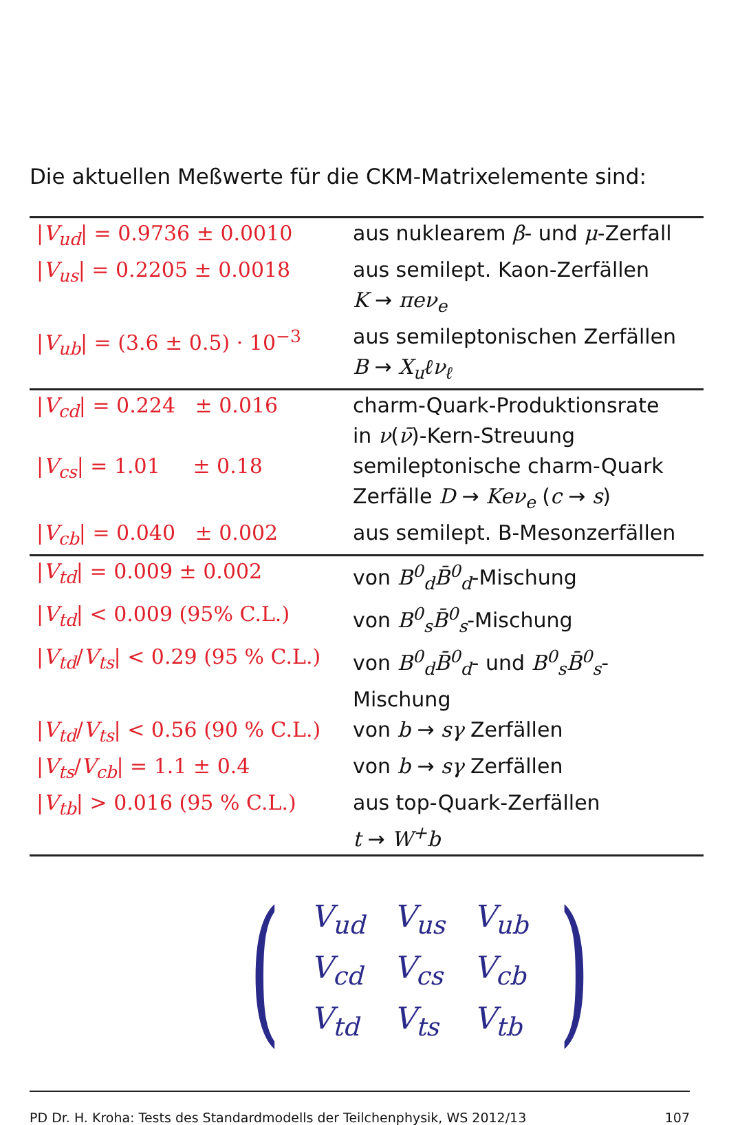Die aktuellen Meßwerte für die CKM-Matrixelemente sind:
| / V<sub>ud</sub> / = 0.9736 ± 0.0010 | aus nuklearem β - und μ -Zerfall |
| / V<sub>us</sub> / = 0.2205 ± 0.0018 | aus semilept. Kaon-Zerfällen K → πeν<sub>e</sub> |
| / V<sub>ub</sub> / = (3.6 ± 0.5) · 10<sup>−3</sup> | aus semileptonischen Zerfällen B → X<sub>u</sub>ℓν<sub>ℓ</sub> |
| / V<sub>cd</sub> / = 0.224 ± 0.016 | charm-Quark-Produktionsrate in ν ( ν̄ )-Kern-Streuung |
| / V<sub>cs</sub> / = 1.01 ± 0.18 | semileptonische charm-Quark Zerfälle D → Keν<sub>e</sub> ( c → s ) |
| / V<sub>cb</sub> / = 0.040 ± 0.002 | aus semilept. B-Mesonzerfällen |
| / V<sub>td</sub> / = 0.009 ± 0.002 | von B<sup>0</sup><sub>d</sub>B̄<sup>0</sup><sub>d</sub> -Mischung |
| / V<sub>td</sub> / < 0.009 (95% C.L.) | von B<sup>0</sup><sub>s</sub>B̄<sup>0</sup><sub>s</sub> -Mischung |
| / V<sub>td</sub> / V<sub>ts</sub> / < 0.29 (95 % C.L.) | von B<sup>0</sup><sub>d</sub>B̄<sup>0</sup><sub>d</sub> - und B<sup>0</sup><sub>s</sub>B̄<sup>0</sup><sub>s</sub> -Mischung |
| / V<sub>td</sub> / V<sub>ts</sub> / < 0.56 (90 % C.L.) | von b → sγ Zerfällen |
| / V<sub>ts</sub> / V<sub>cb</sub> / = 1.1 ± 0.4 | von b → sγ Zerfällen |
| / V<sub>tb</sub> / > 0.016 (95 % C.L.) | aus top-Quark-Zerfällen t → W<sup>+</sup>b |
(
| V<sub>ud</sub> | V<sub>us</sub> | V<sub>ub</sub> |
| V<sub>cd</sub> | V<sub>cs</sub> | V<sub>cb</sub> |
| V<sub>td</sub> | V<sub>ts</sub> | V<sub>tb</sub> |
)
PD Dr. H. Kroha: Tests des Standardmodells der Teilchenphysik, WS 2012/13 107